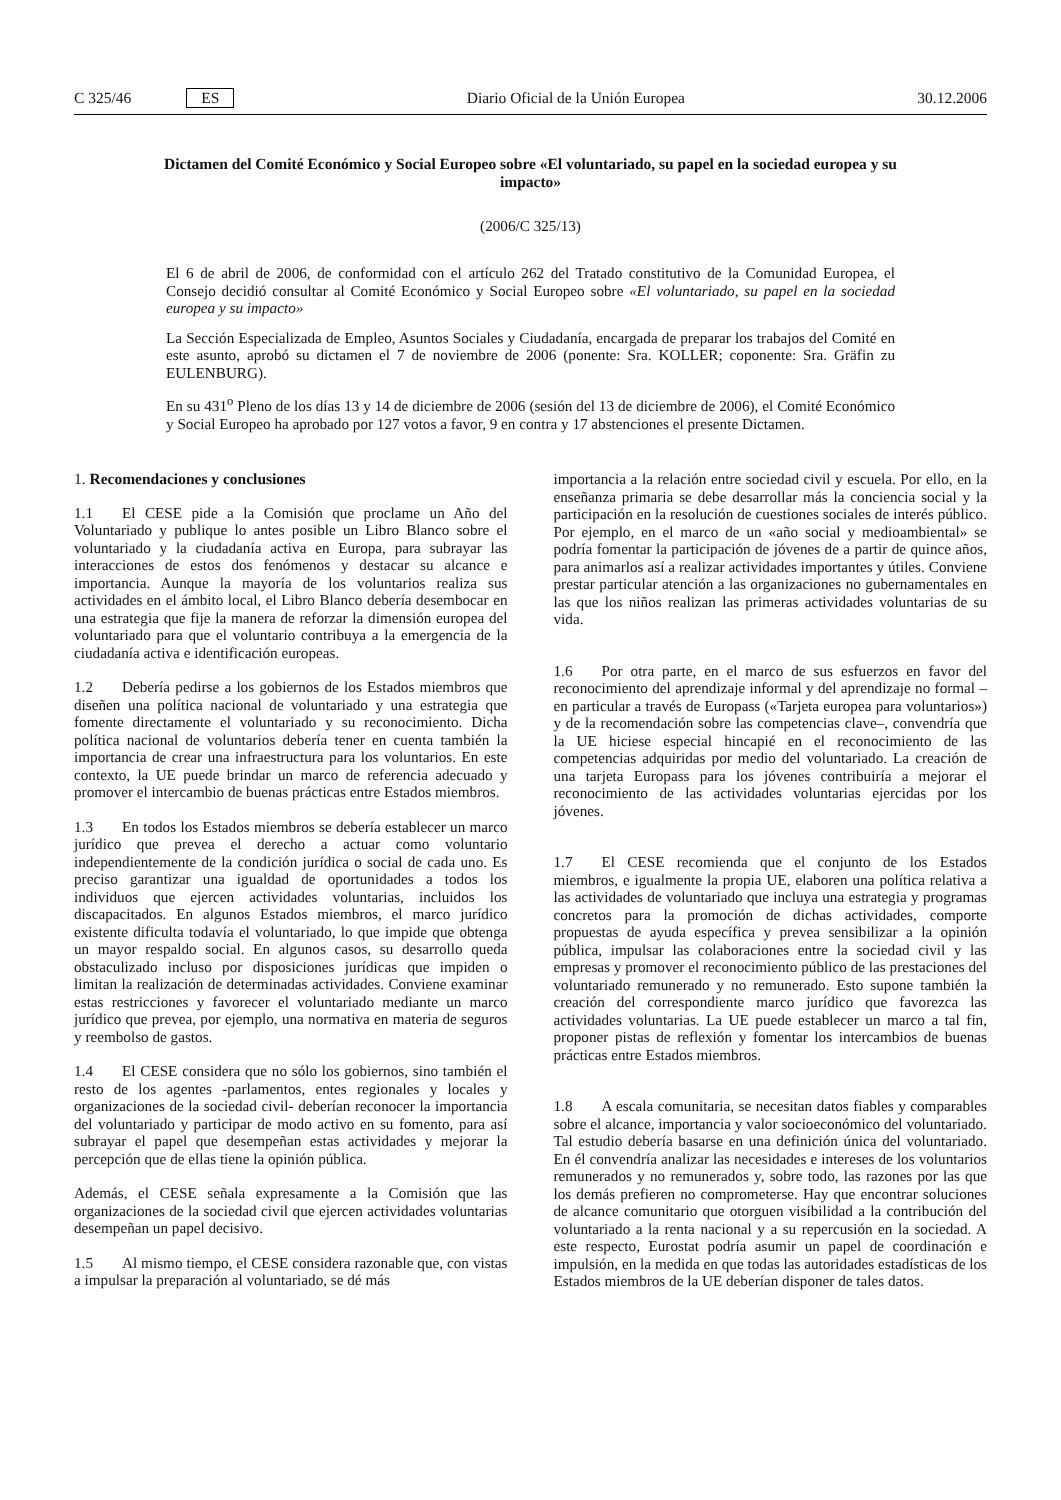C 325/46 ES Diario Oficial de la Unión Europea 30.12.2006
Dictamen del Comité Económico y Social Europeo sobre «El voluntariado, su papel en la sociedad europea y su impacto»
(2006/C 325/13)
El 6 de abril de 2006, de conformidad con el artículo 262 del Tratado constitutivo de la Comunidad Europea, el Consejo decidió consultar al Comité Económico y Social Europeo sobre «El voluntariado, su papel en la sociedad europea y su impacto»
La Sección Especializada de Empleo, Asuntos Sociales y Ciudadanía, encargada de preparar los trabajos del Comité en este asunto, aprobó su dictamen el 7 de noviembre de 2006 (ponente: Sra. KOLLER; coponente: Sra. Gräfin zu EULENBURG).
En su 431<sup>o</sup> Pleno de los días 13 y 14 de diciembre de 2006 (sesión del 13 de diciembre de 2006), el Comité Económico y Social Europeo ha aprobado por 127 votos a favor, 9 en contra y 17 abstenciones el presente Dictamen.
1. Recomendaciones y conclusiones
1.1 El CESE pide a la Comisión que proclame un Año del Voluntariado y publique lo antes posible un Libro Blanco sobre el voluntariado y la ciudadanía activa en Europa, para subrayar las interacciones de estos dos fenómenos y destacar su alcance e importancia. Aunque la mayoría de los voluntarios realiza sus actividades en el ámbito local, el Libro Blanco debería desembocar en una estrategia que fije la manera de reforzar la dimensión europea del voluntariado para que el voluntario contribuya a la emergencia de la ciudadanía activa e identificación europeas.
1.2 Debería pedirse a los gobiernos de los Estados miembros que diseñen una política nacional de voluntariado y una estrategia que fomente directamente el voluntariado y su reconocimiento. Dicha política nacional de voluntarios debería tener en cuenta también la importancia de crear una infraestructura para los voluntarios. En este contexto, la UE puede brindar un marco de referencia adecuado y promover el intercambio de buenas prácticas entre Estados miembros.
1.3 En todos los Estados miembros se debería establecer un marco jurídico que prevea el derecho a actuar como voluntario independientemente de la condición jurídica o social de cada uno. Es preciso garantizar una igualdad de oportunidades a todos los individuos que ejercen actividades voluntarias, incluidos los discapacitados. En algunos Estados miembros, el marco jurídico existente dificulta todavía el voluntariado, lo que impide que obtenga un mayor respaldo social. En algunos casos, su desarrollo queda obstaculizado incluso por disposiciones jurídicas que impiden o limitan la realización de determinadas actividades. Conviene examinar estas restricciones y favorecer el voluntariado mediante un marco jurídico que prevea, por ejemplo, una normativa en materia de seguros y reembolso de gastos.
1.4 El CESE considera que no sólo los gobiernos, sino también el resto de los agentes -parlamentos, entes regionales y locales y organizaciones de la sociedad civil- deberían reconocer la importancia del voluntariado y participar de modo activo en su fomento, para así subrayar el papel que desempeñan estas actividades y mejorar la percepción que de ellas tiene la opinión pública.
Además, el CESE señala expresamente a la Comisión que las organizaciones de la sociedad civil que ejercen actividades voluntarias desempeñan un papel decisivo.
1.5 Al mismo tiempo, el CESE considera razonable que, con vistas a impulsar la preparación al voluntariado, se dé más
importancia a la relación entre sociedad civil y escuela. Por ello, en la enseñanza primaria se debe desarrollar más la conciencia social y la participación en la resolución de cuestiones sociales de interés público. Por ejemplo, en el marco de un «año social y medioambiental» se podría fomentar la participación de jóvenes de a partir de quince años, para animarlos así a realizar actividades importantes y útiles. Conviene prestar particular atención a las organizaciones no gubernamentales en las que los niños realizan las primeras actividades voluntarias de su vida.
1.6 Por otra parte, en el marco de sus esfuerzos en favor del reconocimiento del aprendizaje informal y del aprendizaje no formal –en particular a través de Europass («Tarjeta europea para voluntarios») y de la recomendación sobre las competencias clave–, convendría que la UE hiciese especial hincapié en el reconocimiento de las competencias adquiridas por medio del voluntariado. La creación de una tarjeta Europass para los jóvenes contribuiría a mejorar el reconocimiento de las actividades voluntarias ejercidas por los jóvenes.
1.7 El CESE recomienda que el conjunto de los Estados miembros, e igualmente la propia UE, elaboren una política relativa a las actividades de voluntariado que incluya una estrategia y programas concretos para la promoción de dichas actividades, comporte propuestas de ayuda específica y prevea sensibilizar a la opinión pública, impulsar las colaboraciones entre la sociedad civil y las empresas y promover el reconocimiento público de las prestaciones del voluntariado remunerado y no remunerado. Esto supone también la creación del correspondiente marco jurídico que favorezca las actividades voluntarias. La UE puede establecer un marco a tal fin, proponer pistas de reflexión y fomentar los intercambios de buenas prácticas entre Estados miembros.
1.8 A escala comunitaria, se necesitan datos fiables y comparables sobre el alcance, importancia y valor socioeconómico del voluntariado. Tal estudio debería basarse en una definición única del voluntariado. En él convendría analizar las necesidades e intereses de los voluntarios remunerados y no remunerados y, sobre todo, las razones por las que los demás prefieren no comprometerse. Hay que encontrar soluciones de alcance comunitario que otorguen visibilidad a la contribución del voluntariado a la renta nacional y a su repercusión en la sociedad. A este respecto, Eurostat podría asumir un papel de coordinación e impulsión, en la medida en que todas las autoridades estadísticas de los Estados miembros de la UE deberían disponer de tales datos.